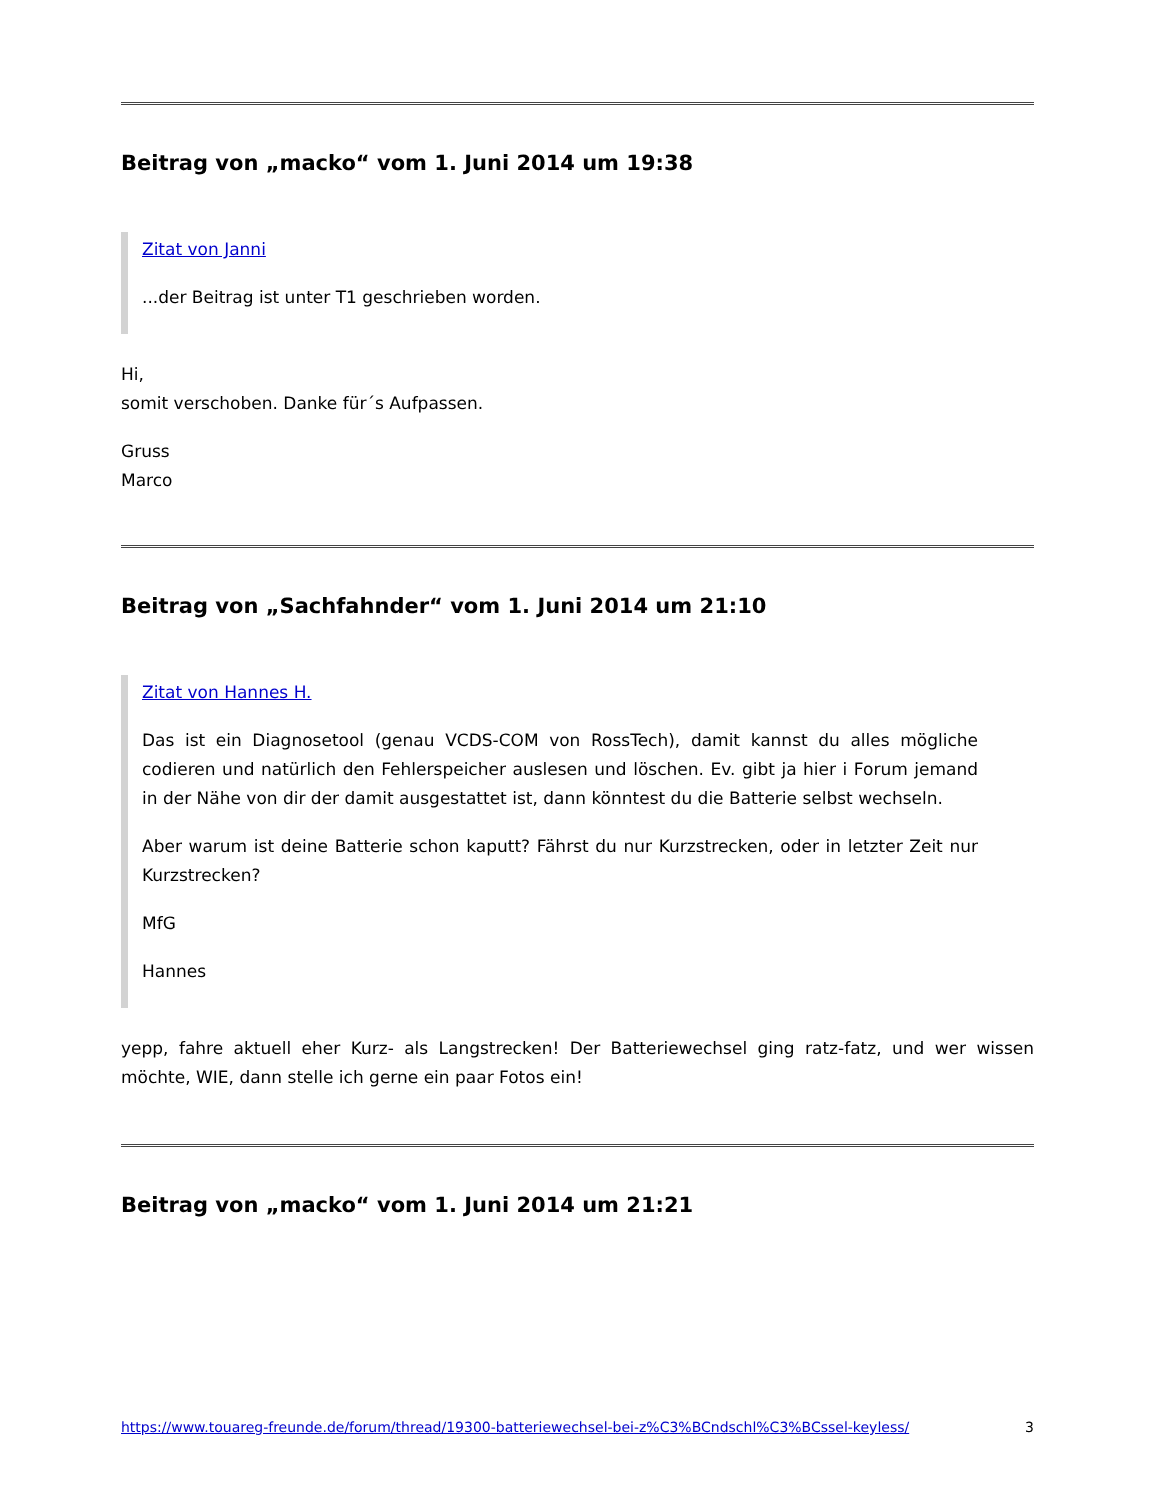Beitrag von „macko“ vom 1. Juni 2014 um 19:38
Zitat von Janni
...der Beitrag ist unter T1 geschrieben worden.
Hi,
somit verschoben. Danke für´s Aufpassen.
Gruss
Marco
Beitrag von „Sachfahnder“ vom 1. Juni 2014 um 21:10
Zitat von Hannes H.
Das ist ein Diagnosetool (genau VCDS-COM von RossTech), damit kannst du alles mögliche codieren und natürlich den Fehlerspeicher auslesen und löschen. Ev. gibt ja hier i Forum jemand in der Nähe von dir der damit ausgestattet ist, dann könntest du die Batterie selbst wechseln.
Aber warum ist deine Batterie schon kaputt? Fährst du nur Kurzstrecken, oder in letzter Zeit nur Kurzstrecken?
MfG
Hannes
yepp, fahre aktuell eher Kurz- als Langstrecken! Der Batteriewechsel ging ratz-fatz, und wer wissen möchte, WIE, dann stelle ich gerne ein paar Fotos ein!
Beitrag von „macko“ vom 1. Juni 2014 um 21:21
https://www.touareg-freunde.de/forum/thread/19300-batteriewechsel-bei-z%C3%BCndschl%C3%BCssel-keyless/ 3